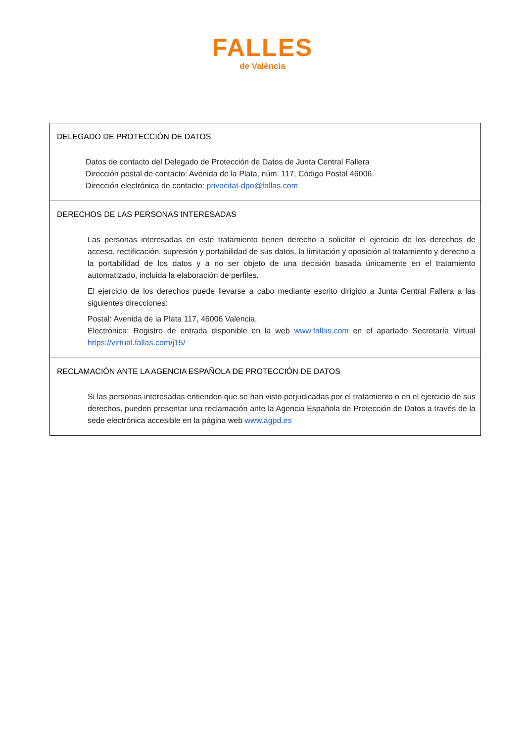FALLES
de València
| DELEGADO DE PROTECCIÓN DE DATOS Datos de contacto del Delegado de Protección de Datos de Junta Central Fallera Dirección postal de contacto: Avenida de la Plata, núm. 117, Código Postal 46006. Dirección electrónica de contacto: privacitat-dpo@fallas.com |
| DERECHOS DE LAS PERSONAS INTERESADAS Las personas interesadas en este tratamiento tienen derecho a solicitar el ejercicio de los derechos de acceso, rectificación, supresión y portabilidad de sus datos, la limitación y oposición al tratamiento y derecho a la portabilidad de los datos y a no ser objeto de una decisión basada únicamente en el tratamiento automatizado, incluida la elaboración de perfiles. El ejercicio de los derechos puede llevarse a cabo mediante escrito dirigido a Junta Central Fallera a las siguientes direcciones: Postal: Avenida de la Plata 117, 46006 Valencia, Electrónica: Registro de entrada disponible en la web www.fallas.com en el apartado Secretaría Virtual https://virtual.fallas.com/j15/ |
| RECLAMACIÓN ANTE LA AGENCIA ESPAÑOLA DE PROTECCIÓN DE DATOS Si las personas interesadas entienden que se han visto perjudicadas por el tratamiento o en el ejercicio de sus derechos, pueden presentar una reclamación ante la Agencia Española de Protección de Datos a través de la sede electrónica accesible en la página web www.agpd.es |